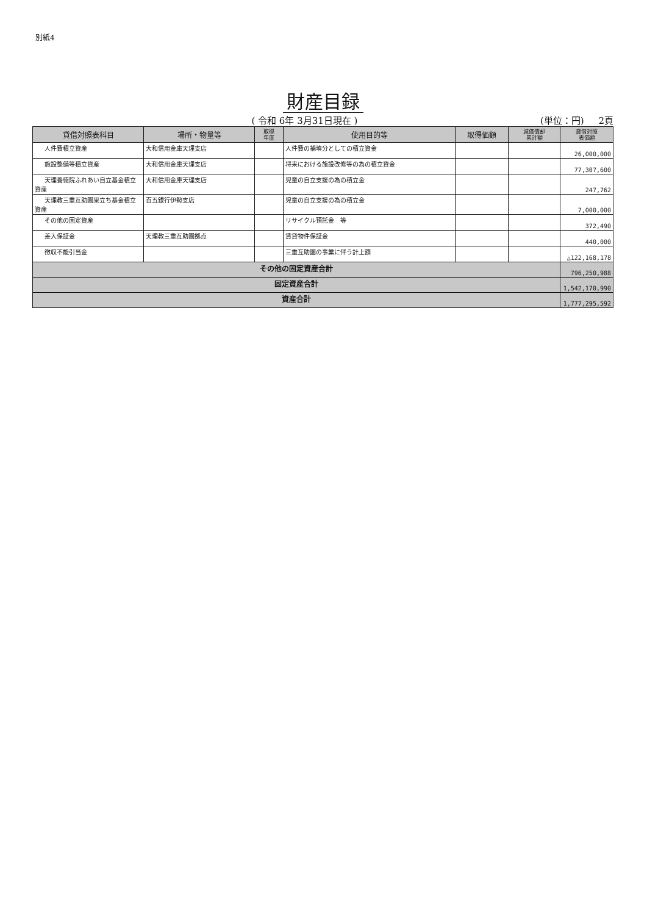別紙4
財産目録
( 令和 6年 3月31日現在 ) (単位：円) 2頁
| 貸借対照表科目 | 場所・物量等 | 取得 年度 | 使用目的等 | 取得価額 | 減価償却 累計額 | 貸借対照 表価額 |
| --- | --- | --- | --- | --- | --- | --- |
| 人件費積立資産 | 大和信用金庫天理支店 | | 人件費の補填分としての積立資金 | | | 26,000,000 |
| 施設整備等積立資産 | 大和信用金庫天理支店 | | 将来における施設改修等の為の積立資金 | | | 77,307,600 |
| 天理養徳院ふれあい自立基金積立資産 | 大和信用金庫天理支店 | | 児童の自立支援の為の積立金 | | | 247,762 |
| 天理教三重互助園巣立ち基金積立資産 | 百五銀行伊勢支店 | | 児童の自立支援の為の積立金 | | | 7,000,000 |
| その他の固定資産 | | | リサイクル預託金 等 | | | 372,490 |
| 差入保証金 | 天理教三重互助園拠点 | | 賃貸物件保証金 | | | 440,000 |
| 徴収不能引当金 | | | 三重互助園の事業に伴う計上額 | | | △122,168,178 |
| その他の固定資産合計 | | | | | | 796,250,988 |
| 固定資産合計 | | | | | | 1,542,170,990 |
| 資産合計 | | | | | | 1,777,295,592 |